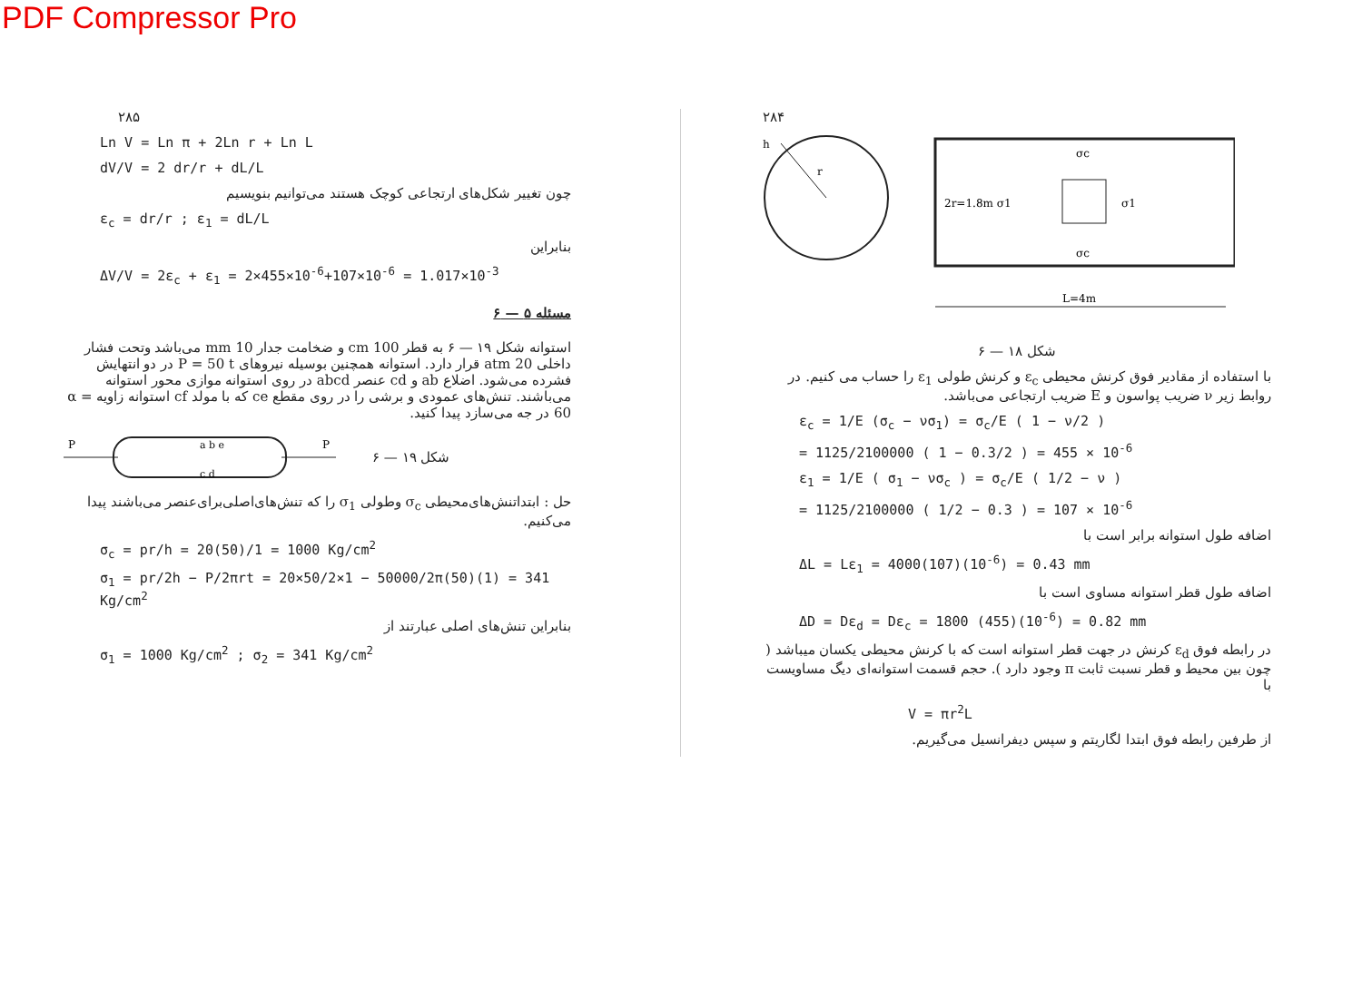PDF Compressor Pro
۲۸۵
Ln V = Ln π + 2Ln r + Ln L
dV/V = 2 dr/r + dL/L
چون تغییر شکل‌های ارتجاعی کوچک هستند می‌توانیم بنویسیم
ε<sub>c</sub> = dr/r ; ε<sub>1</sub> = dL/L
بنابراین
ΔV/V = 2ε<sub>c</sub> + ε<sub>1</sub> = 2×455×10<sup>-6</sup>+107×10<sup>-6</sup> = 1.017×10<sup>-3</sup>
مسئله ۵ — ۶
استوانه شکل ۱۹ — ۶ به قطر 100 cm و ضخامت جدار 10 mm می‌باشد وتحت فشار داخلی 20 atm قرار دارد. استوانه همچنین بوسیله نیروهای P = 50 t در دو انتهایش فشرده می‌شود. اضلاع ab و cd عنصر abcd در روی استوانه موازی محور استوانه می‌باشند. تنش‌های عمودی و برشی را در روی مقطع ce که با مولد cf استوانه زاویه α = 60 در جه می‌سازد پیدا کنید.
P
P
a b e
c d
شکل ۱۹ — ۶
حل : ابتداتنش‌های‌محیطی σ<sub>c</sub> وطولی σ<sub>1</sub> را که تنش‌های‌اصلی‌برای‌عنصر می‌باشند پیدا می‌کنیم.
σ<sub>c</sub> = pr/h = 20(50)/1 = 1000 Kg/cm<sup>2</sup>
σ<sub>1</sub> = pr/2h − P/2πrt = 20×50/2×1 − 50000/2π(50)(1) = 341 Kg/cm<sup>2</sup>
بنابراین تنش‌های اصلی عبارتند از
σ<sub>1</sub> = 1000 Kg/cm<sup>2</sup> ; σ<sub>2</sub> = 341 Kg/cm<sup>2</sup>
۲۸۴
h
r
2r=1.8m σ1
σ1
σc
σc
L=4m
شکل ۱۸ — ۶
با استفاده از مقادیر فوق کرنش محیطی ε<sub>c</sub> و کرنش طولی ε<sub>1</sub> را حساب می کنیم. در روابط زیر ν ضریب پواسون و E ضریب ارتجاعی می‌باشد.
ε<sub>c</sub> = 1/E (σ<sub>c</sub> − νσ<sub>1</sub>) = σ<sub>c</sub>/E ( 1 − ν/2 )
= 1125/2100000 ( 1 − 0.3/2 ) = 455 × 10<sup>-6</sup>
ε<sub>1</sub> = 1/E ( σ<sub>1</sub> − νσ<sub>c</sub> ) = σ<sub>c</sub>/E ( 1/2 − ν )
= 1125/2100000 ( 1/2 − 0.3 ) = 107 × 10<sup>-6</sup>
اضافه طول استوانه برابر است با
ΔL = Lε<sub>1</sub> = 4000(107)(10<sup>-6</sup>) = 0.43 mm
اضافه طول قطر استوانه مساوی است با
ΔD = Dε<sub>d</sub> = Dε<sub>c</sub> = 1800 (455)(10<sup>-6</sup>) = 0.82 mm
در رابطه فوق ε<sub>d</sub> کرنش در جهت قطر استوانه است که با کرنش محیطی یکسان میباشد ( چون بین محیط و قطر نسبت ثابت π وجود دارد ). حجم قسمت استوانه‌ای دیگ مساویست با
V = πr<sup>2</sup>L
از طرفین رابطه فوق ابتدا لگاریتم و سپس دیفرانسیل می‌گیریم.